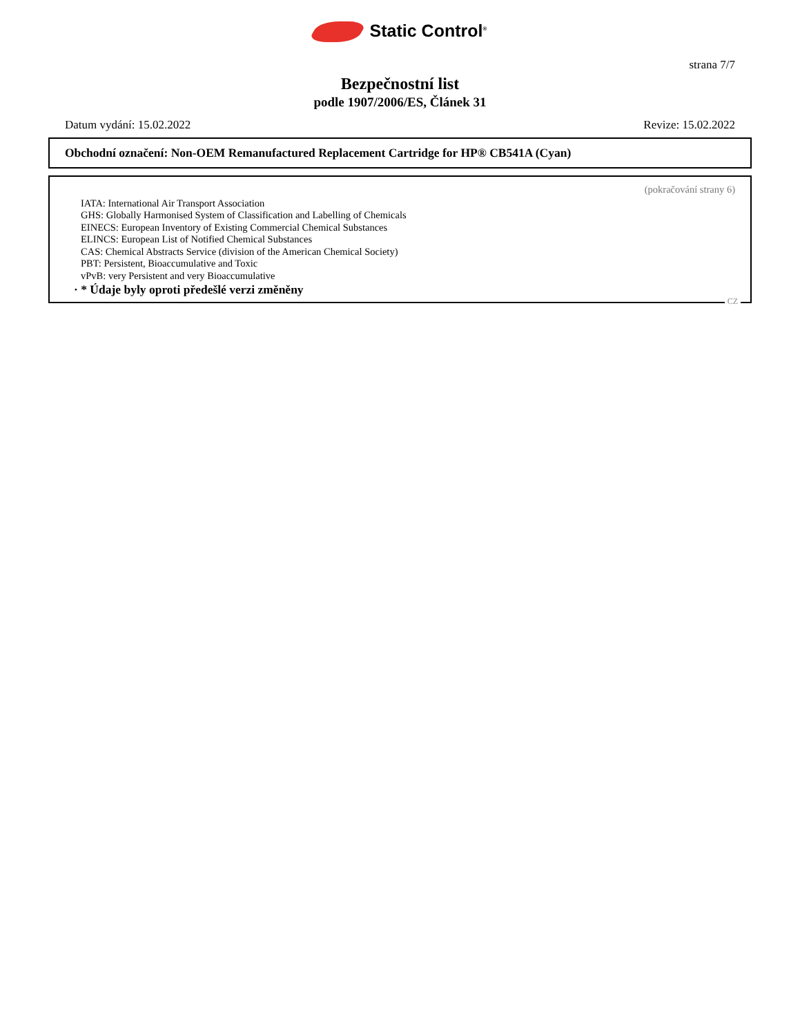Static Control<sup>®</sup>
strana 7/7
Bezpečnostní list
podle 1907/2006/ES, Článek 31
Datum vydání: 15.02.2022 Revize: 15.02.2022
Obchodní označení: Non-OEM Remanufactured Replacement Cartridge for HP® CB541A (Cyan)
(pokračování strany 6)
IATA: International Air Transport Association
GHS: Globally Harmonised System of Classification and Labelling of Chemicals
EINECS: European Inventory of Existing Commercial Chemical Substances
ELINCS: European List of Notified Chemical Substances
CAS: Chemical Abstracts Service (division of the American Chemical Society)
PBT: Persistent, Bioaccumulative and Toxic
vPvB: very Persistent and very Bioaccumulative
· * Údaje byly oproti předešlé verzi změněny
CZ